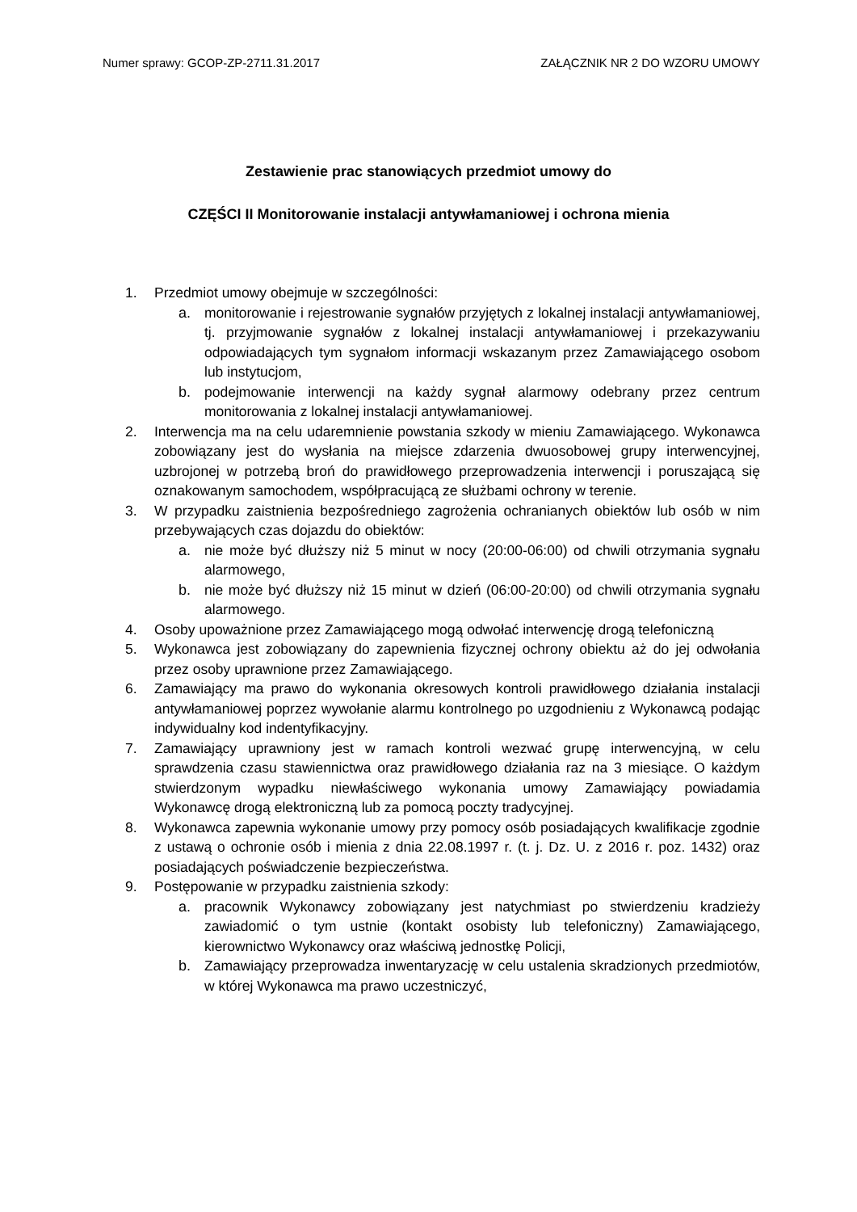Numer sprawy: GCOP-ZP-2711.31.2017 ZAŁĄCZNIK NR 2 DO WZORU UMOWY
Zestawienie prac stanowiących przedmiot umowy do
CZĘŚCI II Monitorowanie instalacji antywłamaniowej i ochrona mienia
1. Przedmiot umowy obejmuje w szczególności:
a. monitorowanie i rejestrowanie sygnałów przyjętych z lokalnej instalacji antywłamaniowej, tj. przyjmowanie sygnałów z lokalnej instalacji antywłamaniowej i przekazywaniu odpowiadających tym sygnałom informacji wskazanym przez Zamawiającego osobom lub instytucjom,
b. podejmowanie interwencji na każdy sygnał alarmowy odebrany przez centrum monitorowania z lokalnej instalacji antywłamaniowej.
2. Interwencja ma na celu udaremnienie powstania szkody w mieniu Zamawiającego. Wykonawca zobowiązany jest do wysłania na miejsce zdarzenia dwuosobowej grupy interwencyjnej, uzbrojonej w potrzebą broń do prawidłowego przeprowadzenia interwencji i poruszającą się oznakowanym samochodem, współpracującą ze służbami ochrony w terenie.
3. W przypadku zaistnienia bezpośredniego zagrożenia ochranianych obiektów lub osób w nim przebywających czas dojazdu do obiektów:
a. nie może być dłuższy niż 5 minut w nocy (20:00-06:00) od chwili otrzymania sygnału alarmowego,
b. nie może być dłuższy niż 15 minut w dzień (06:00-20:00) od chwili otrzymania sygnału alarmowego.
4. Osoby upoważnione przez Zamawiającego mogą odwołać interwencję drogą telefoniczną
5. Wykonawca jest zobowiązany do zapewnienia fizycznej ochrony obiektu aż do jej odwołania przez osoby uprawnione przez Zamawiającego.
6. Zamawiający ma prawo do wykonania okresowych kontroli prawidłowego działania instalacji antywłamaniowej poprzez wywołanie alarmu kontrolnego po uzgodnieniu z Wykonawcą podając indywidualny kod indentyfikacyjny.
7. Zamawiający uprawniony jest w ramach kontroli wezwać grupę interwencyjną, w celu sprawdzenia czasu stawiennictwa oraz prawidłowego działania raz na 3 miesiące. O każdym stwierdzonym wypadku niewłaściwego wykonania umowy Zamawiający powiadamia Wykonawcę drogą elektroniczną lub za pomocą poczty tradycyjnej.
8. Wykonawca zapewnia wykonanie umowy przy pomocy osób posiadających kwalifikacje zgodnie z ustawą o ochronie osób i mienia z dnia 22.08.1997 r. (t. j. Dz. U. z 2016 r. poz. 1432) oraz posiadających poświadczenie bezpieczeństwa.
9. Postępowanie w przypadku zaistnienia szkody:
a. pracownik Wykonawcy zobowiązany jest natychmiast po stwierdzeniu kradzieży zawiadomić o tym ustnie (kontakt osobisty lub telefoniczny) Zamawiającego, kierownictwo Wykonawcy oraz właściwą jednostkę Policji,
b. Zamawiający przeprowadza inwentaryzację w celu ustalenia skradzionych przedmiotów, w której Wykonawca ma prawo uczestniczyć,